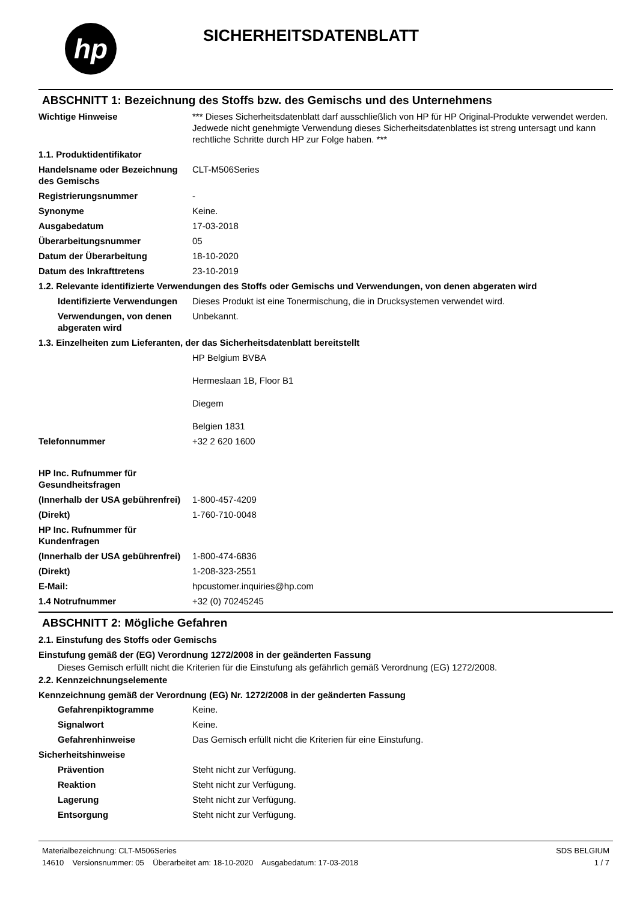hp
SICHERHEITSDATENBLATT
ABSCHNITT 1: Bezeichnung des Stoffs bzw. des Gemischs und des Unternehmens
| Wichtige Hinweise | *** Dieses Sicherheitsdatenblatt darf ausschließlich von HP für HP Original-Produkte verwendet werden. Jedwede nicht genehmigte Verwendung dieses Sicherheitsdatenblattes ist streng untersagt und kann rechtliche Schritte durch HP zur Folge haben. *** |
| 1.1. Produktidentifikator | |
| Handelsname oder Bezeichnung des Gemischs | CLT-M506Series |
| Registrierungsnummer | - |
| Synonyme | Keine. |
| Ausgabedatum | 17-03-2018 |
| Überarbeitungsnummer | 05 |
| Datum der Überarbeitung | 18-10-2020 |
| Datum des Inkrafttretens | 23-10-2019 |
| 1.2. Relevante identifizierte Verwendungen des Stoffs oder Gemischs und Verwendungen, von denen abgeraten wird | |
| Identifizierte Verwendungen | Dieses Produkt ist eine Tonermischung, die in Drucksystemen verwendet wird. |
| Verwendungen, von denen abgeraten wird | Unbekannt. |
| 1.3. Einzelheiten zum Lieferanten, der das Sicherheitsdatenblatt bereitstellt | |
| | HP Belgium BVBA Hermeslaan 1B, Floor B1 Diegem Belgien 1831 |
| Telefonnummer | +32 2 620 1600 |
| HP Inc. Rufnummer für Gesundheitsfragen | |
| (Innerhalb der USA gebührenfrei) | 1-800-457-4209 |
| (Direkt) | 1-760-710-0048 |
| HP Inc. Rufnummer für Kundenfragen | |
| (Innerhalb der USA gebührenfrei) | 1-800-474-6836 |
| (Direkt) | 1-208-323-2551 |
| E-Mail: | hpcustomer.inquiries@hp.com |
| 1.4 Notrufnummer | +32 (0) 70245245 |
ABSCHNITT 2: Mögliche Gefahren
2.1. Einstufung des Stoffs oder Gemischs
Einstufung gemäß der (EG) Verordnung 1272/2008 in der geänderten Fassung
Dieses Gemisch erfüllt nicht die Kriterien für die Einstufung als gefährlich gemäß Verordnung (EG) 1272/2008.
2.2. Kennzeichnungselemente
Kennzeichnung gemäß der Verordnung (EG) Nr. 1272/2008 in der geänderten Fassung
| Gefahrenpiktogramme | Keine. |
| Signalwort | Keine. |
| Gefahrenhinweise | Das Gemisch erfüllt nicht die Kriterien für eine Einstufung. |
| Sicherheitshinweise | |
| Prävention | Steht nicht zur Verfügung. |
| Reaktion | Steht nicht zur Verfügung. |
| Lagerung | Steht nicht zur Verfügung. |
| Entsorgung | Steht nicht zur Verfügung. |
Materialbezeichnung: CLT-M506Series
14610 Versionsnummer: 05 Überarbeitet am: 18-10-2020 Ausgabedatum: 17-03-2018
SDS BELGIUM
1 / 7